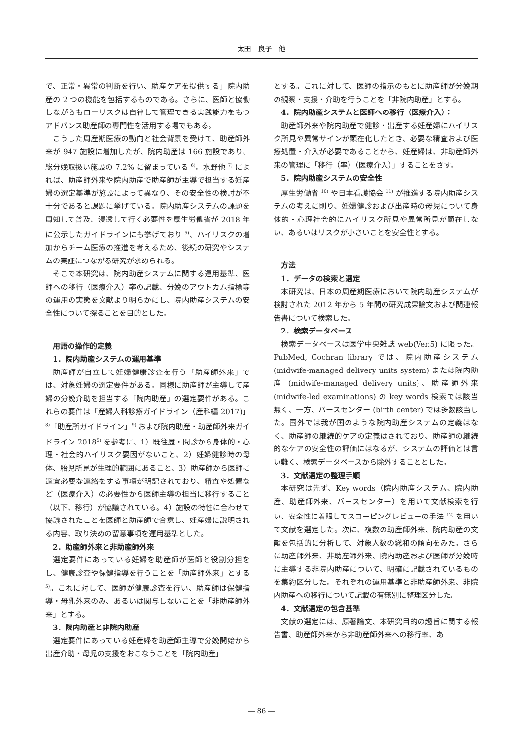太田　良子　他
で、正常・異常の判断を行い、助産ケアを提供する」院内助産の 2 つの機能を包括するものである。さらに、医師と協働しながらもローリスクは自律して管理できる実践能力をもつアドバンス助産師の専門性を活用する場でもある。
こうした周産期医療の動向と社会背景を受けて、助産師外来が 947 施設に増加したが、院内助産は 166 施設であり、総分娩取扱い施設の 7.2% に留まっている <sup>6)</sup>。水野他 <sup>7)</sup> によれば、助産師外来や院内助産で助産師が主導で担当する妊産婦の選定基準が施設によって異なり、その安全性の検討が不十分であると課題に挙げている。院内助産システムの課題を周知して普及、浸透して行く必要性を厚生労働省が 2018 年に公示したガイドラインにも挙げており <sup>5)</sup>、ハイリスクの増加からチーム医療の推進を考えるため、後続の研究やシステムの実証につながる研究が求められる。
そこで本研究は、院内助産システムに関する運用基準、医師への移行（医療介入）率の記載、分娩のアウトカム指標等の運用の実態を文献より明らかにし、院内助産システムの安全性について探ることを目的とした。
用語の操作的定義
1．院内助産システムの運用基準
助産師が自立して妊婦健康診査を行う「助産師外来」では、対象妊婦の選定要件がある。同様に助産師が主導して産婦の分娩介助を担当する「院内助産」の選定要件がある。これらの要件は「産婦人科診療ガイドライン（産科編 2017)」<sup>8)</sup>「助産所ガイドライン」<sup>9)</sup> および院内助産・助産師外来ガイドライン 2018<sup>5)</sup> を参考に、1）既往歴・問診から身体的・心理・社会的ハイリスク要因がないこと、2）妊婦健診時の母体、胎児所見が生理的範囲にあること、3）助産師から医師に適宜必要な連絡をする事項が明記されており、精査や処置など（医療介入）の必要性から医師主導の担当に移行すること（以下、移行）が協議されている。4）施設の特性に合わせて協議されたことを医師と助産師で合意し、妊産婦に説明される内容、取り決めの留意事項を運用基準とした。
2．助産師外来と非助産師外来
選定要件にあっている妊婦を助産師が医師と役割分担をし、健康診査や保健指導を行うことを「助産師外来」とする <sup>5)</sup>。これに対して、医師が健康診査を行い、助産師は保健指導・母乳外来のみ、あるいは関与しないことを「非助産師外来」とする。
3．院内助産と非院内助産
選定要件にあっている妊産婦を助産師主導で分娩開始から出産介助・母児の支援をおこなうことを「院内助産」
とする。これに対して、医師の指示のもとに助産師が分娩期の観察・支援・介助を行うことを「非院内助産」とする。
4．院内助産システムと医師への移行（医療介入）：
助産師外来や院内助産で健診・出産する妊産婦にハイリスク所見や異常サインが顕在化したとき、必要な精査および医療処置・介入が必要であることから、妊産婦は、非助産師外来の管理に「移行（率）（医療介入）」することをさす。
5．院内助産システムの安全性
厚生労働省 <sup>10)</sup> や日本看護協会 <sup>11)</sup> が推進する院内助産システムの考えに則り、妊婦健診および出産時の母児について身体的・心理社会的にハイリスク所見や異常所見が顕在しない、あるいはリスクが小さいことを安全性とする。
方法
1．データの検索と選定
本研究は、日本の周産期医療において院内助産システムが検討された 2012 年から 5 年間の研究成果論文および関連報告書について検索した。
2．検索データベース
検索データベースは医学中央雑誌 web(Ver.5) に限った。PubMed, Cochran library では、院内助産システム (midwife-managed delivery units system) または院内助産 (midwife-managed delivery units)、助産師外来 (midwife-led examinations) の key words 検索では該当無く、一方、バースセンター (birth center) では多数該当した。国外では我が国のような院内助産システムの定義はなく、助産師の継続的ケアの定義はされており、助産師の継続的なケアの安全性の評価にはなるが、システムの評価とは言い難く、検索データベースから除外することとした。
3．文献選定の整理手順
本研究は先ず、Key words（院内助産システム、院内助産、助産師外来、バースセンター）を用いて文献検索を行い、安全性に着眼してスコーピングレビューの手法 <sup>12)</sup> を用いて文献を選定した。次に、複数の助産師外来、院内助産の文献を包括的に分析して、対象人数の総和の傾向をみた。さらに助産師外来、非助産師外来、院内助産および医師が分娩時に主導する非院内助産について、明確に記載されているものを集約区分した。それぞれの運用基準と非助産師外来、非院内助産への移行について記載の有無別に整理区分した。
4．文献選定の包含基準
文献の選定には、原著論文、本研究目的の趣旨に関する報告書、助産師外来から非助産師外来への移行率、あ
― 86 ―